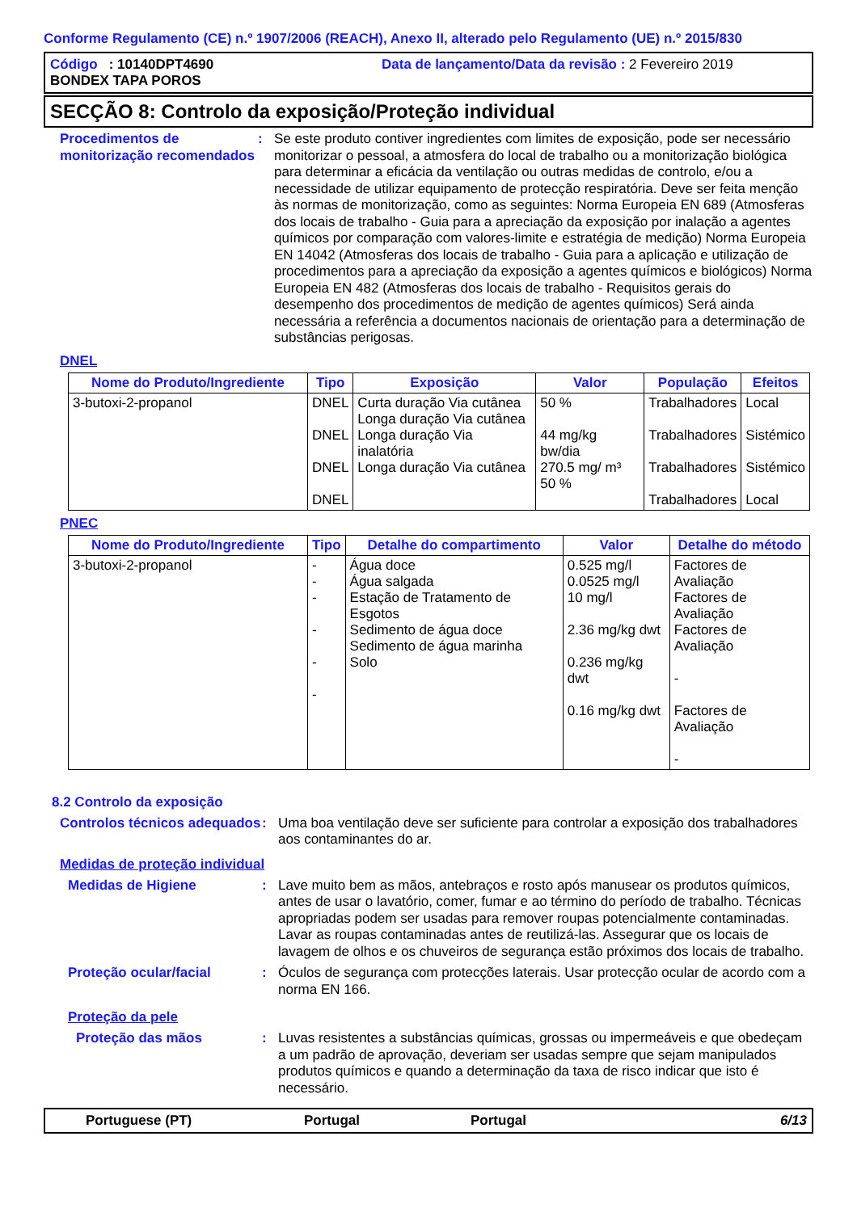Conforme Regulamento (CE) n.º 1907/2006 (REACH), Anexo II, alterado pelo Regulamento (UE) n.º 2015/830
Código : 10140DPT4690
Data de lançamento/Data da revisão : 2 Fevereiro 2019
BONDEX TAPA POROS
SECÇÃO 8: Controlo da exposição/Proteção individual
Procedimentos de monitorização recomendados
: Se este produto contiver ingredientes com limites de exposição, pode ser necessário monitorizar o pessoal, a atmosfera do local de trabalho ou a monitorização biológica para determinar a eficácia da ventilação ou outras medidas de controlo, e/ou a necessidade de utilizar equipamento de protecção respiratória. Deve ser feita menção às normas de monitorização, como as seguintes: Norma Europeia EN 689 (Atmosferas dos locais de trabalho - Guia para a apreciação da exposição por inalação a agentes químicos por comparação com valores-limite e estratégia de medição) Norma Europeia EN 14042 (Atmosferas dos locais de trabalho - Guia para a aplicação e utilização de procedimentos para a apreciação da exposição a agentes químicos e biológicos) Norma Europeia EN 482 (Atmosferas dos locais de trabalho - Requisitos gerais do desempenho dos procedimentos de medição de agentes químicos) Será ainda necessária a referência a documentos nacionais de orientação para a determinação de substâncias perigosas.
DNEL
| Nome do Produto/Ingrediente | Tipo | Exposição | Valor | População | Efeitos |
| --- | --- | --- | --- | --- | --- |
| 3-butoxi-2-propanol | DNEL DNEL DNEL DNEL | Curta duração Via cutânea Longa duração Via cutânea Longa duração Via inalatória Longa duração Via cutânea | 50 % 44 mg/kg bw/dia 270.5 mg/ m³ 50 % | Trabalhadores Trabalhadores Trabalhadores Trabalhadores | Local Sistémico Sistémico Local |
PNEC
| Nome do Produto/Ingrediente | Tipo | Detalhe do compartimento | Valor | Detalhe do método |
| --- | --- | --- | --- | --- |
| 3-butoxi-2-propanol | - - - - - - | Água doce Água salgada Estação de Tratamento de Esgotos Sedimento de água doce Sedimento de água marinha Solo | 0.525 mg/l 0.0525 mg/l 10 mg/l 2.36 mg/kg dwt 0.236 mg/kg dwt 0.16 mg/kg dwt | Factores de Avaliação Factores de Avaliação Factores de Avaliação - Factores de Avaliação - |
8.2 Controlo da exposição
Controlos técnicos adequados
: Uma boa ventilação deve ser suficiente para controlar a exposição dos trabalhadores aos contaminantes do ar.
Medidas de proteção individual
Medidas de Higiene : Lave muito bem as mãos, antebraços e rosto após manusear os produtos químicos, antes de usar o lavatório, comer, fumar e ao término do período de trabalho. Técnicas apropriadas podem ser usadas para remover roupas potencialmente contaminadas. Lavar as roupas contaminadas antes de reutilizá-las. Assegurar que os locais de lavagem de olhos e os chuveiros de segurança estão próximos dos locais de trabalho.
Proteção ocular/facial : Óculos de segurança com protecções laterais. Usar protecção ocular de acordo com a norma EN 166.
Proteção da pele
Proteção das mãos : Luvas resistentes a substâncias químicas, grossas ou impermeáveis e que obedeçam a um padrão de aprovação, deveriam ser usadas sempre que sejam manipulados produtos químicos e quando a determinação da taxa de risco indicar que isto é necessário.
Portuguese (PT) Portugal Portugal 6/13